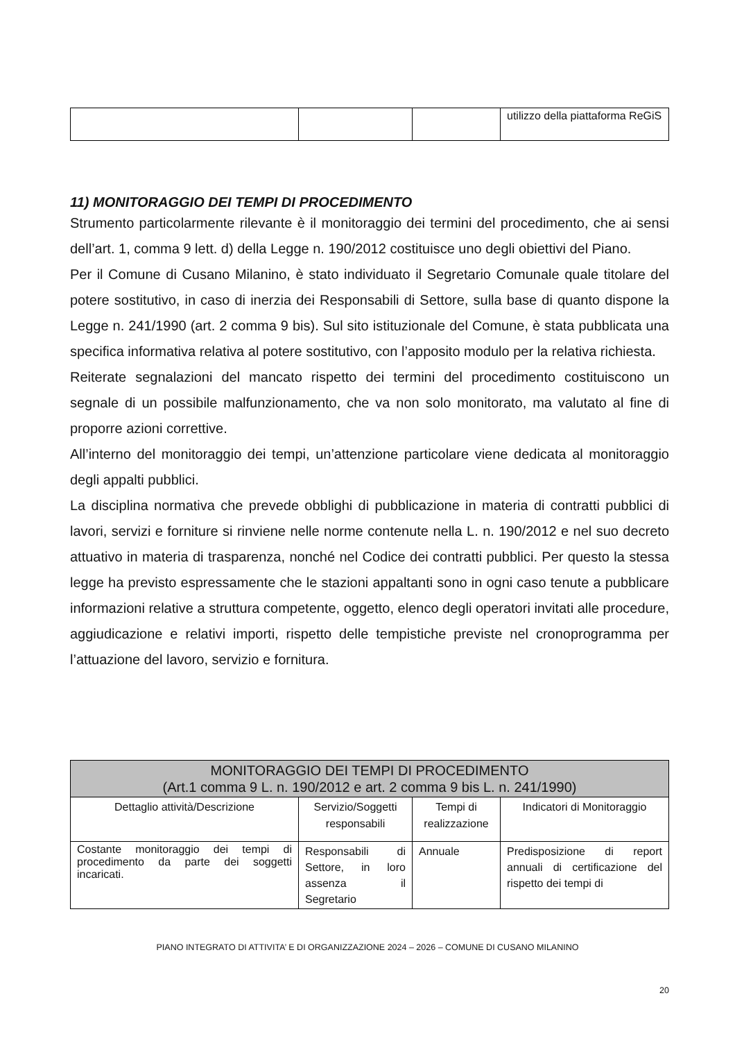| | | | utilizzo della piattaforma ReGiS |
11) MONITORAGGIO DEI TEMPI DI PROCEDIMENTO
Strumento particolarmente rilevante è il monitoraggio dei termini del procedimento, che ai sensi dell’art. 1, comma 9 lett. d) della Legge n. 190/2012 costituisce uno degli obiettivi del Piano.
Per il Comune di Cusano Milanino, è stato individuato il Segretario Comunale quale titolare del potere sostitutivo, in caso di inerzia dei Responsabili di Settore, sulla base di quanto dispone la Legge n. 241/1990 (art. 2 comma 9 bis). Sul sito istituzionale del Comune, è stata pubblicata una specifica informativa relativa al potere sostitutivo, con l’apposito modulo per la relativa richiesta.
Reiterate segnalazioni del mancato rispetto dei termini del procedimento costituiscono un segnale di un possibile malfunzionamento, che va non solo monitorato, ma valutato al fine di proporre azioni correttive.
All’interno del monitoraggio dei tempi, un’attenzione particolare viene dedicata al monitoraggio degli appalti pubblici.
La disciplina normativa che prevede obblighi di pubblicazione in materia di contratti pubblici di lavori, servizi e forniture si rinviene nelle norme contenute nella L. n. 190/2012 e nel suo decreto attuativo in materia di trasparenza, nonché nel Codice dei contratti pubblici. Per questo la stessa legge ha previsto espressamente che le stazioni appaltanti sono in ogni caso tenute a pubblicare informazioni relative a struttura competente, oggetto, elenco degli operatori invitati alle procedure, aggiudicazione e relativi importi, rispetto delle tempistiche previste nel cronoprogramma per l’attuazione del lavoro, servizio e fornitura.
| MONITORAGGIO DEI TEMPI DI PROCEDIMENTO (Art.1 comma 9 L. n. 190/2012 e art. 2 comma 9 bis L. n. 241/1990) | | | |
| --- | --- | --- | --- |
| Dettaglio attività/Descrizione | Servizio/Soggetti responsabili | Tempi di realizzazione | Indicatori di Monitoraggio |
| Costante monitoraggio dei tempi di procedimento da parte dei soggetti incaricati. | Responsabili di Settore, in loro assenza il Segretario | Annuale | Predisposizione di report annuali di certificazione del rispetto dei tempi di |
PIANO INTEGRATO DI ATTIVITA’ E DI ORGANIZZAZIONE 2024 – 2026 – COMUNE DI CUSANO MILANINO
20